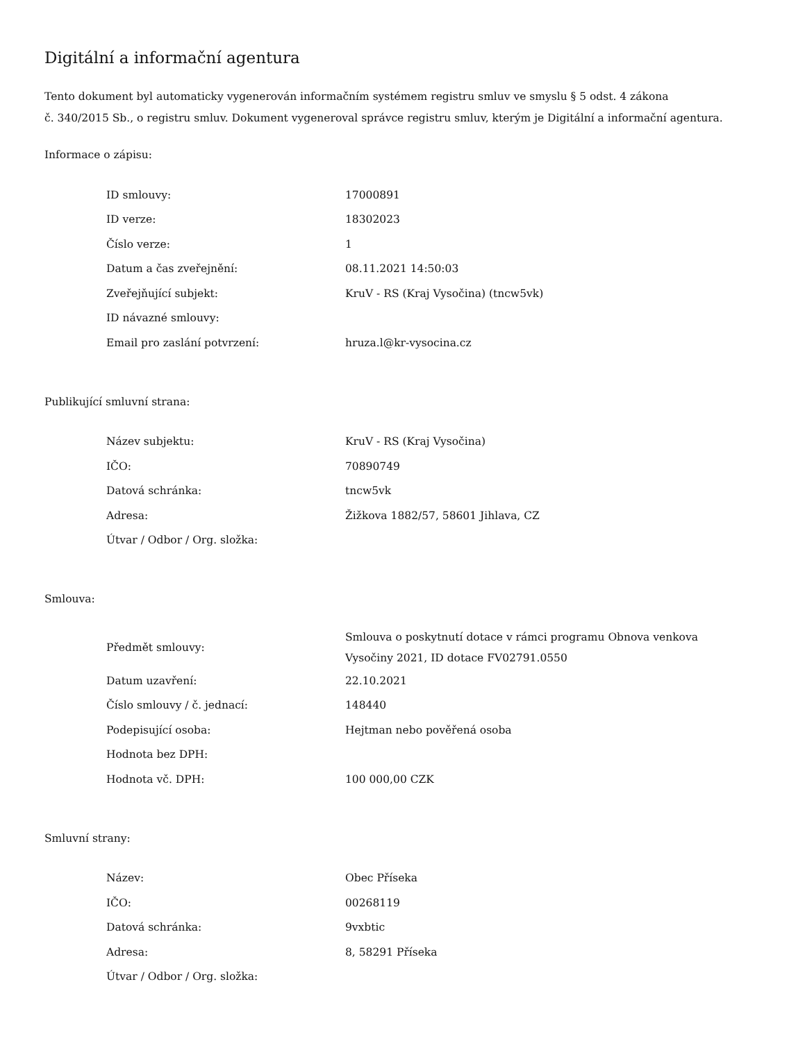Digitální a informační agentura
Tento dokument byl automaticky vygenerován informačním systémem registru smluv ve smyslu § 5 odst. 4 zákona
č. 340/2015 Sb., o registru smluv. Dokument vygeneroval správce registru smluv, kterým je Digitální a informační agentura.
Informace o zápisu:
| ID smlouvy: | 17000891 |
| ID verze: | 18302023 |
| Číslo verze: | 1 |
| Datum a čas zveřejnění: | 08.11.2021 14:50:03 |
| Zveřejňující subjekt: | KruV - RS (Kraj Vysočina) (tncw5vk) |
| ID návazné smlouvy: | |
| Email pro zaslání potvrzení: | hruza.l@kr-vysocina.cz |
Publikující smluvní strana:
| Název subjektu: | KruV - RS (Kraj Vysočina) |
| IČO: | 70890749 |
| Datová schránka: | tncw5vk |
| Adresa: | Žižkova 1882/57, 58601 Jihlava, CZ |
| Útvar / Odbor / Org. složka: | |
Smlouva:
| Předmět smlouvy: | Smlouva o poskytnutí dotace v rámci programu Obnova venkova Vysočiny 2021, ID dotace FV02791.0550 |
| Datum uzavření: | 22.10.2021 |
| Číslo smlouvy / č. jednací: | 148440 |
| Podepisující osoba: | Hejtman nebo pověřená osoba |
| Hodnota bez DPH: | |
| Hodnota vč. DPH: | 100 000,00 CZK |
Smluvní strany:
| Název: | Obec Příseka |
| IČO: | 00268119 |
| Datová schránka: | 9vxbtic |
| Adresa: | 8, 58291 Příseka |
| Útvar / Odbor / Org. složka: | |